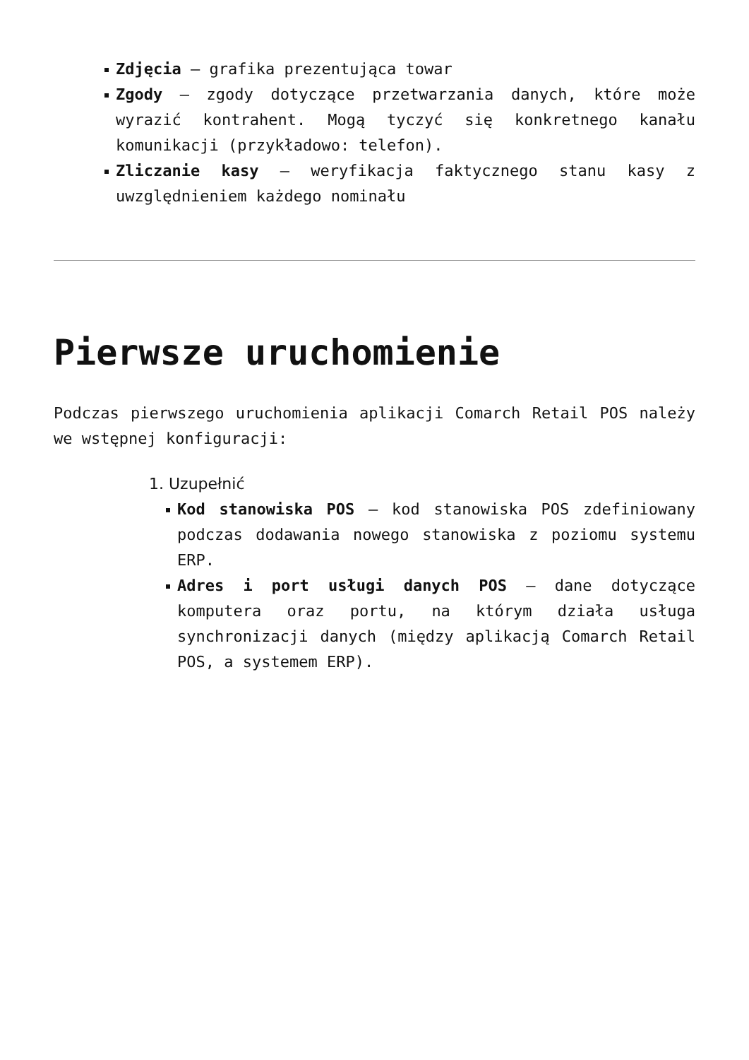Zdjęcia – grafika prezentująca towar
Zgody – zgody dotyczące przetwarzania danych, które może wyrazić kontrahent. Mogą tyczyć się konkretnego kanału komunikacji (przykładowo: telefon).
Zliczanie kasy – weryfikacja faktycznego stanu kasy z uwzględnieniem każdego nominału
Pierwsze uruchomienie
Podczas pierwszego uruchomienia aplikacji Comarch Retail POS należy we wstępnej konfiguracji:
1. Uzupełnić
Kod stanowiska POS – kod stanowiska POS zdefiniowany podczas dodawania nowego stanowiska z poziomu systemu ERP.
Adres i port usługi danych POS – dane dotyczące komputera oraz portu, na którym działa usługa synchronizacji danych (między aplikacją Comarch Retail POS, a systemem ERP).